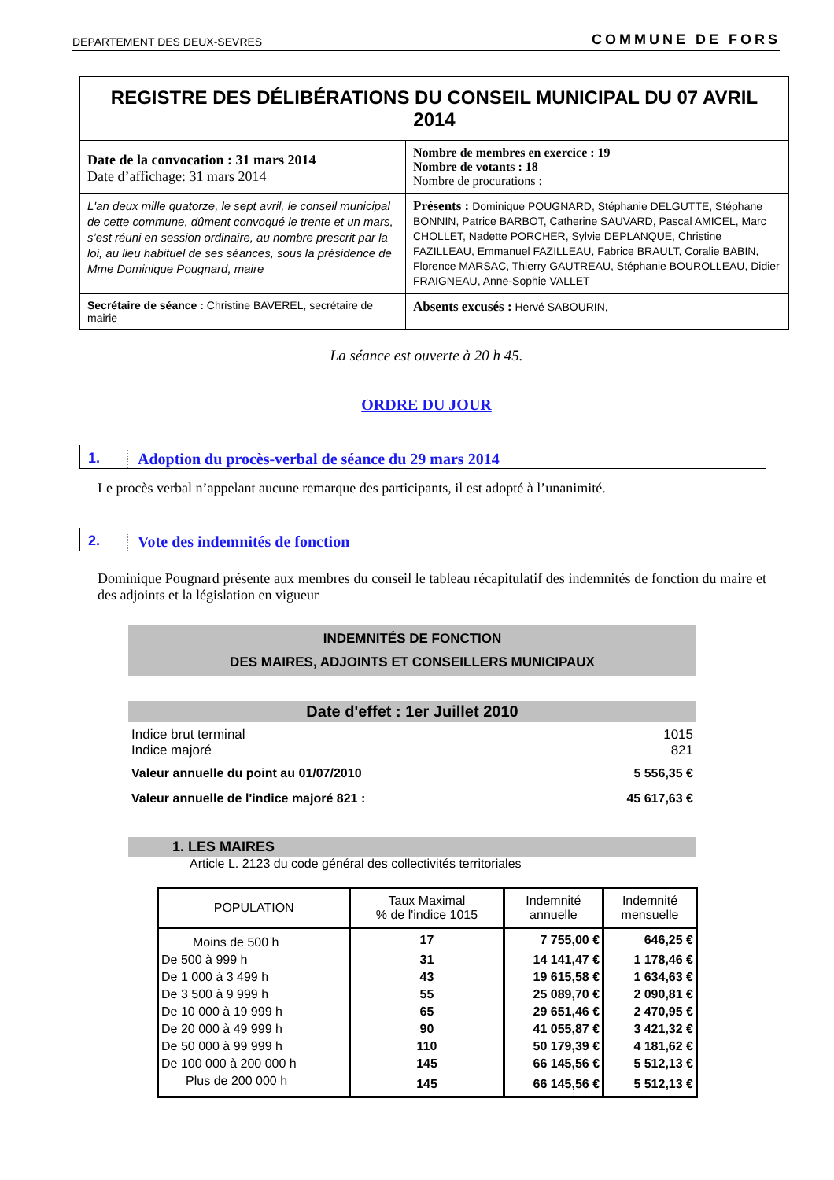DEPARTEMENT DES DEUX-SEVRES COMMUNE DE FORS
| REGISTRE DES DÉLIBÉRATIONS DU CONSEIL MUNICIPAL DU 07 AVRIL 2014 | |
| Date de la convocation : 31 mars 2014 Date d’affichage: 31 mars 2014 | Nombre de membres en exercice : 19 Nombre de votants : 18 Nombre de procurations : |
| L'an deux mille quatorze, le sept avril, le conseil municipal de cette commune, dûment convoqué le trente et un mars, s’est réuni en session ordinaire, au nombre prescrit par la loi, au lieu habituel de ses séances, sous la présidence de Mme Dominique Pougnard, maire | Présents : Dominique POUGNARD, Stéphanie DELGUTTE, Stéphane BONNIN, Patrice BARBOT, Catherine SAUVARD, Pascal AMICEL, Marc CHOLLET, Nadette PORCHER, Sylvie DEPLANQUE, Christine FAZILLEAU, Emmanuel FAZILLEAU, Fabrice BRAULT, Coralie BABIN, Florence MARSAC, Thierry GAUTREAU, Stéphanie BOUROLLEAU, Didier FRAIGNEAU, Anne-Sophie VALLET |
| Secrétaire de séance : Christine BAVEREL, secrétaire de mairie | Absents excusés : Hervé SABOURIN, |
La séance est ouverte à 20 h 45.
ORDRE DU JOUR
1. Adoption du procès-verbal de séance du 29 mars 2014
Le procès verbal n’appelant aucune remarque des participants, il est adopté à l’unanimité.
2. Vote des indemnités de fonction
Dominique Pougnard présente aux membres du conseil le tableau récapitulatif des indemnités de fonction du maire et des adjoints et la législation en vigueur
INDEMNITÉS DE FONCTION
DES MAIRES, ADJOINTS ET CONSEILLERS MUNICIPAUX
Date d'effet : 1er Juillet 2010
Indice brut terminal 1015
Indice majoré 821
Valeur annuelle du point au 01/07/2010 5 556,35 €
Valeur annuelle de l'indice majoré 821 : 45 617,63 €
1. LES MAIRES
Article L. 2123 du code général des collectivités territoriales
| POPULATION | Taux Maximal % de l'indice 1015 | Indemnité annuelle | Indemnité mensuelle |
| --- | --- | --- | --- |
| Moins de 500 h | 17 | 7 755,00 € | 646,25 € |
| De 500 à 999 h | 31 | 14 141,47 € | 1 178,46 € |
| De 1 000 à 3 499 h | 43 | 19 615,58 € | 1 634,63 € |
| De 3 500 à 9 999 h | 55 | 25 089,70 € | 2 090,81 € |
| De 10 000 à 19 999 h | 65 | 29 651,46 € | 2 470,95 € |
| De 20 000 à 49 999 h | 90 | 41 055,87 € | 3 421,32 € |
| De 50 000 à 99 999 h | 110 | 50 179,39 € | 4 181,62 € |
| De 100 000 à 200 000 h | 145 | 66 145,56 € | 5 512,13 € |
| Plus de 200 000 h | 145 | 66 145,56 € | 5 512,13 € |